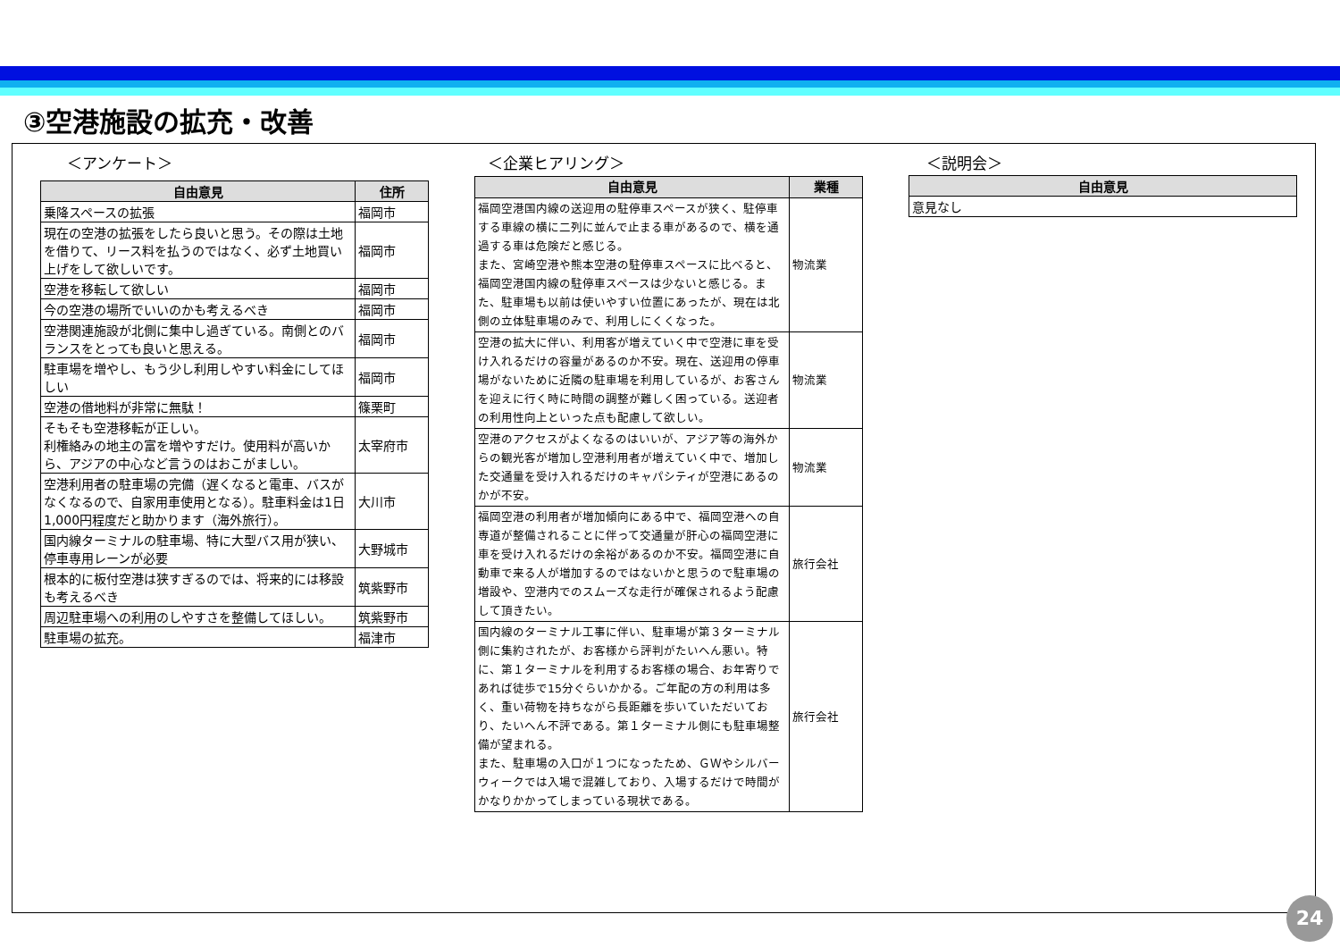③空港施設の拡充・改善
＜アンケート＞
| 自由意見 | 住所 |
| --- | --- |
| 乗降スペースの拡張 | 福岡市 |
| 現在の空港の拡張をしたら良いと思う。その際は土地を借りて、リース料を払うのではなく、必ず土地買い上げをして欲しいです。 | 福岡市 |
| 空港を移転して欲しい | 福岡市 |
| 今の空港の場所でいいのかも考えるべき | 福岡市 |
| 空港関連施設が北側に集中し過ぎている。南側とのバランスをとっても良いと思える。 | 福岡市 |
| 駐車場を増やし、もう少し利用しやすい料金にしてほしい | 福岡市 |
| 空港の借地料が非常に無駄！ | 篠栗町 |
| そもそも空港移転が正しい。 利権絡みの地主の富を増やすだけ。使用料が高いから、アジアの中心など言うのはおこがましい。 | 太宰府市 |
| 空港利用者の駐車場の完備（遅くなると電車、バスがなくなるので、自家用車使用となる）。駐車料金は1日1,000円程度だと助かります（海外旅行）。 | 大川市 |
| 国内線ターミナルの駐車場、特に大型バス用が狭い、停車専用レーンが必要 | 大野城市 |
| 根本的に板付空港は狭すぎるのでは、将来的には移設も考えるべき | 筑紫野市 |
| 周辺駐車場への利用のしやすさを整備してほしい。 | 筑紫野市 |
| 駐車場の拡充。 | 福津市 |
＜企業ヒアリング＞
| 自由意見 | 業種 |
| --- | --- |
| 福岡空港国内線の送迎用の駐停車スペースが狭く、駐停車する車線の横に二列に並んで止まる車があるので、横を通過する車は危険だと感じる。 また、宮崎空港や熊本空港の駐停車スペースに比べると、福岡空港国内線の駐停車スペースは少ないと感じる。また、駐車場も以前は使いやすい位置にあったが、現在は北側の立体駐車場のみで、利用しにくくなった。 | 物流業 |
| 空港の拡大に伴い、利用客が増えていく中で空港に車を受け入れるだけの容量があるのか不安。現在、送迎用の停車場がないために近隣の駐車場を利用しているが、お客さんを迎えに行く時に時間の調整が難しく困っている。送迎者の利用性向上といった点も配慮して欲しい。 | 物流業 |
| 空港のアクセスがよくなるのはいいが、アジア等の海外からの観光客が増加し空港利用者が増えていく中で、増加した交通量を受け入れるだけのキャパシティが空港にあるのかが不安。 | 物流業 |
| 福岡空港の利用者が増加傾向にある中で、福岡空港への自専道が整備されることに伴って交通量が肝心の福岡空港に車を受け入れるだけの余裕があるのか不安。福岡空港に自動車で来る人が増加するのではないかと思うので駐車場の増設や、空港内でのスムーズな走行が確保されるよう配慮して頂きたい。 | 旅行会社 |
| 国内線のターミナル工事に伴い、駐車場が第３ターミナル側に集約されたが、お客様から評判がたいへん悪い。特に、第１ターミナルを利用するお客様の場合、お年寄りであれば徒歩で15分ぐらいかかる。ご年配の方の利用は多く、重い荷物を持ちながら長距離を歩いていただいており、たいへん不評である。第１ターミナル側にも駐車場整備が望まれる。 また、駐車場の入口が１つになったため、ＧＷやシルバーウィークでは入場で混雑しており、入場するだけで時間がかなりかかってしまっている現状である。 | 旅行会社 |
＜説明会＞
| 自由意見 |
| --- |
| 意見なし |
24